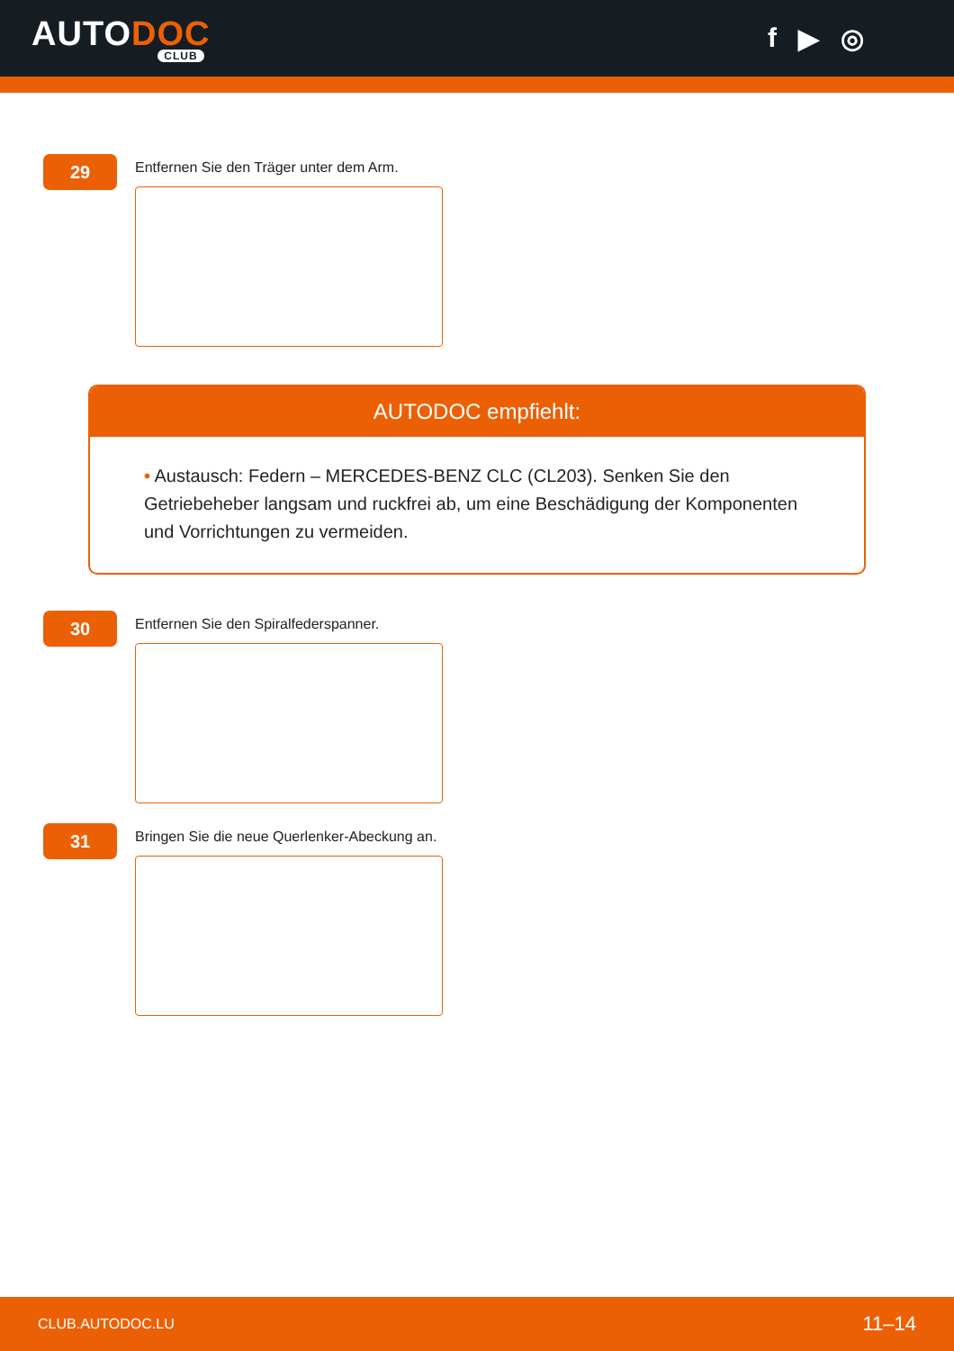AUTODOC
CLUB
f ▶ ◎
29
Entfernen Sie den Träger unter dem Arm.
AUTODOC empfiehlt:
• Austausch: Federn – MERCEDES-BENZ CLC (CL203). Senken Sie den Getriebeheber langsam und ruckfrei ab, um eine Beschädigung der Komponenten und Vorrichtungen zu vermeiden.
30
Entfernen Sie den Spiralfederspanner.
31
Bringen Sie die neue Querlenker-Abeckung an.
CLUB.AUTODOC.LU 11–14